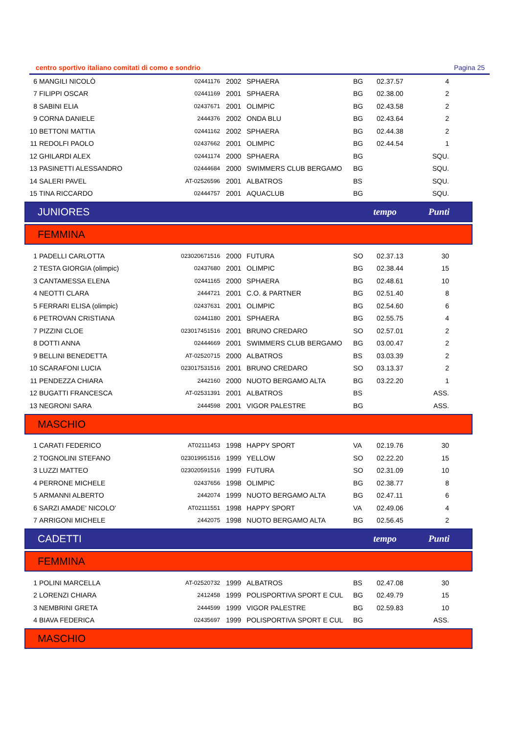centro sportivo italiano comitati di como e sondrio Pagina 25
| 6 | MANGILI NICOLÒ | 02441176 | 2002 | SPHAERA | BG | 02.37.57 | 4 |
| 7 | FILIPPI OSCAR | 02441169 | 2001 | SPHAERA | BG | 02.38.00 | 2 |
| 8 | SABINI ELIA | 02437671 | 2001 | OLIMPIC | BG | 02.43.58 | 2 |
| 9 | CORNA DANIELE | 2444376 | 2002 | ONDA BLU | BG | 02.43.64 | 2 |
| 10 | BETTONI MATTIA | 02441162 | 2002 | SPHAERA | BG | 02.44.38 | 2 |
| 11 | REDOLFI PAOLO | 02437662 | 2001 | OLIMPIC | BG | 02.44.54 | 1 |
| 12 | GHILARDI ALEX | 02441174 | 2000 | SPHAERA | BG | | SQU. |
| 13 | PASINETTI ALESSANDRO | 02444684 | 2000 | SWIMMERS CLUB BERGAMO | BG | | SQU. |
| 14 | SALERI PAVEL | AT-02526596 | 2001 | ALBATROS | BS | | SQU. |
| 15 | TINA RICCARDO | 02444757 | 2001 | AQUACLUB | BG | | SQU. |
JUNIORES tempo Punti
FEMMINA
| 1 | PADELLI CARLOTTA | 023020671516 | 2000 | FUTURA | SO | 02.37.13 | 30 |
| 2 | TESTA GIORGIA (olimpic) | 02437680 | 2001 | OLIMPIC | BG | 02.38.44 | 15 |
| 3 | CANTAMESSA ELENA | 02441165 | 2000 | SPHAERA | BG | 02.48.61 | 10 |
| 4 | NEOTTI CLARA | 2444721 | 2001 | C.O. & PARTNER | BG | 02.51.40 | 8 |
| 5 | FERRARI ELISA (olimpic) | 02437631 | 2001 | OLIMPIC | BG | 02.54.60 | 6 |
| 6 | PETROVAN CRISTIANA | 02441180 | 2001 | SPHAERA | BG | 02.55.75 | 4 |
| 7 | PIZZINI CLOE | 023017451516 | 2001 | BRUNO CREDARO | SO | 02.57.01 | 2 |
| 8 | DOTTI ANNA | 02444669 | 2001 | SWIMMERS CLUB BERGAMO | BG | 03.00.47 | 2 |
| 9 | BELLINI BENEDETTA | AT-02520715 | 2000 | ALBATROS | BS | 03.03.39 | 2 |
| 10 | SCARAFONI LUCIA | 023017531516 | 2001 | BRUNO CREDARO | SO | 03.13.37 | 2 |
| 11 | PENDEZZA CHIARA | 2442160 | 2000 | NUOTO BERGAMO ALTA | BG | 03.22.20 | 1 |
| 12 | BUGATTI FRANCESCA | AT-02531391 | 2001 | ALBATROS | BS | | ASS. |
| 13 | NEGRONI SARA | 2444598 | 2001 | VIGOR PALESTRE | BG | | ASS. |
MASCHIO
| 1 | CARATI FEDERICO | AT02111453 | 1998 | HAPPY SPORT | VA | 02.19.76 | 30 |
| 2 | TOGNOLINI STEFANO | 023019951516 | 1999 | YELLOW | SO | 02.22.20 | 15 |
| 3 | LUZZI MATTEO | 023020591516 | 1999 | FUTURA | SO | 02.31.09 | 10 |
| 4 | PERRONE MICHELE | 02437656 | 1998 | OLIMPIC | BG | 02.38.77 | 8 |
| 5 | ARMANNI ALBERTO | 2442074 | 1999 | NUOTO BERGAMO ALTA | BG | 02.47.11 | 6 |
| 6 | SARZI AMADE' NICOLO' | AT02111551 | 1998 | HAPPY SPORT | VA | 02.49.06 | 4 |
| 7 | ARRIGONI MICHELE | 2442075 | 1998 | NUOTO BERGAMO ALTA | BG | 02.56.45 | 2 |
CADETTI tempo Punti
FEMMINA
| 1 | POLINI MARCELLA | AT-02520732 | 1999 | ALBATROS | BS | 02.47.08 | 30 |
| 2 | LORENZI CHIARA | 2412458 | 1999 | POLISPORTIVA SPORT E CUL | BG | 02.49.79 | 15 |
| 3 | NEMBRINI GRETA | 2444599 | 1999 | VIGOR PALESTRE | BG | 02.59.83 | 10 |
| 4 | BIAVA FEDERICA | 02435697 | 1999 | POLISPORTIVA SPORT E CUL | BG | | ASS. |
MASCHIO